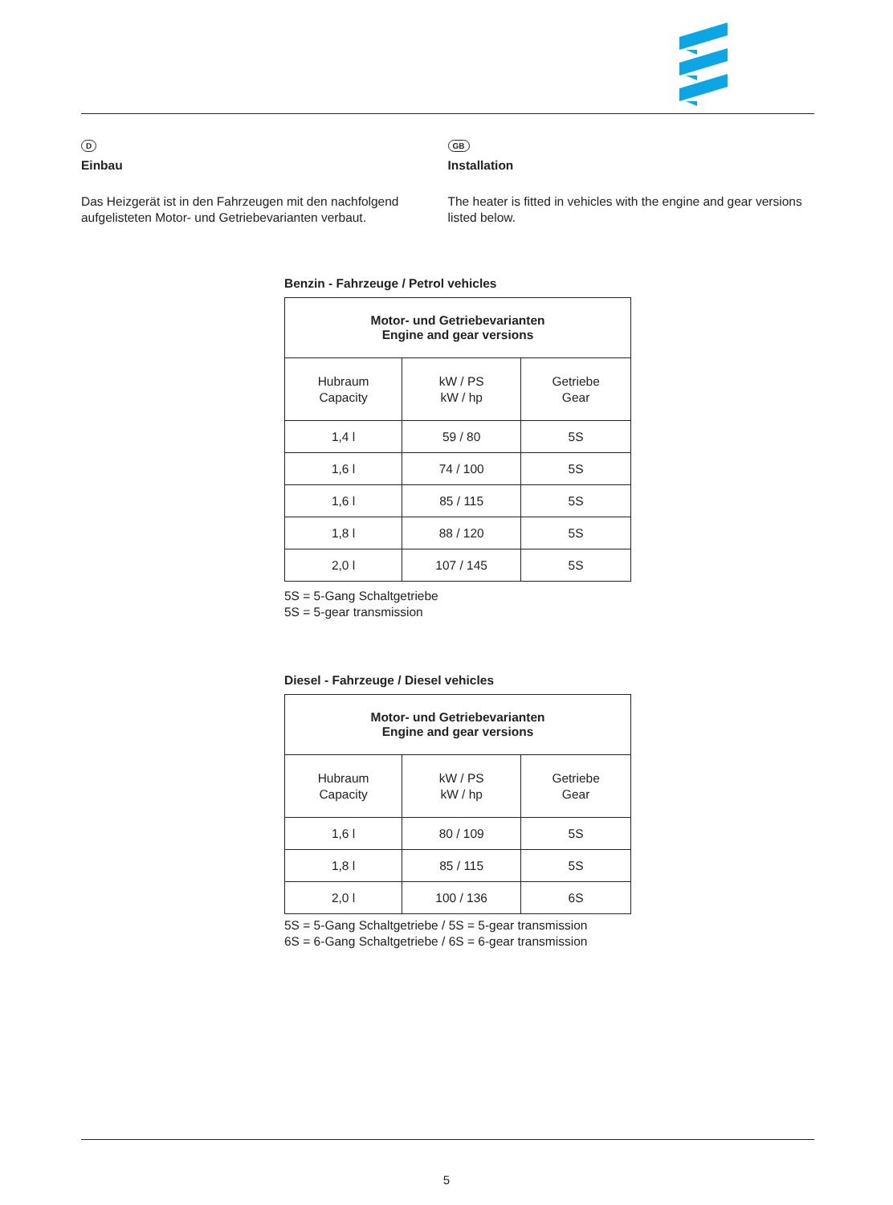D
Einbau
Das Heizgerät ist in den Fahrzeugen mit den nachfolgend aufgelisteten Motor- und Getriebevarianten verbaut.
GB
Installation
The heater is fitted in vehicles with the engine and gear versions listed below.
Benzin - Fahrzeuge / Petrol vehicles
| Motor- und Getriebevarianten Engine and gear versions | | |
| --- | --- | --- |
| Hubraum Capacity | kW / PS kW / hp | Getriebe Gear |
| 1,4 l | 59 / 80 | 5S |
| 1,6 l | 74 / 100 | 5S |
| 1,6 l | 85 / 115 | 5S |
| 1,8 l | 88 / 120 | 5S |
| 2,0 l | 107 / 145 | 5S |
5S = 5-Gang Schaltgetriebe
5S = 5-gear transmission
Diesel - Fahrzeuge / Diesel vehicles
| Motor- und Getriebevarianten Engine and gear versions | | |
| --- | --- | --- |
| Hubraum Capacity | kW / PS kW / hp | Getriebe Gear |
| 1,6 l | 80 / 109 | 5S |
| 1,8 l | 85 / 115 | 5S |
| 2,0 l | 100 / 136 | 6S |
5S = 5-Gang Schaltgetriebe / 5S = 5-gear transmission
6S = 6-Gang Schaltgetriebe / 6S = 6-gear transmission
5